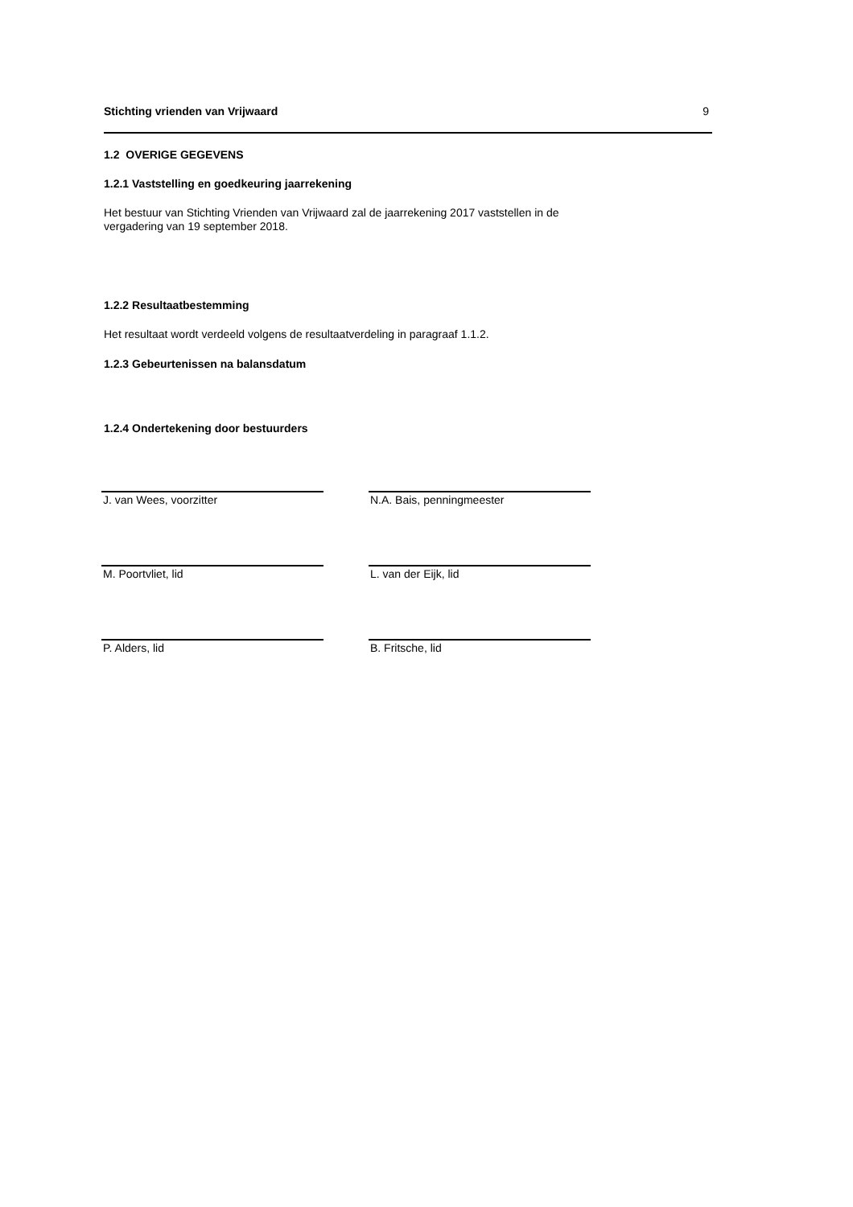Stichting vrienden van Vrijwaard 9
1.2 OVERIGE GEGEVENS
1.2.1 Vaststelling en goedkeuring jaarrekening
Het bestuur van Stichting Vrienden van Vrijwaard zal de jaarrekening 2017 vaststellen in de
vergadering van 19 september 2018.
1.2.2 Resultaatbestemming
Het resultaat wordt verdeeld volgens de resultaatverdeling in paragraaf 1.1.2.
1.2.3 Gebeurtenissen na balansdatum
1.2.4 Ondertekening door bestuurders
J. van Wees, voorzitter N.A. Bais, penningmeester
M. Poortvliet, lid L. van der Eijk, lid
P. Alders, lid B. Fritsche, lid